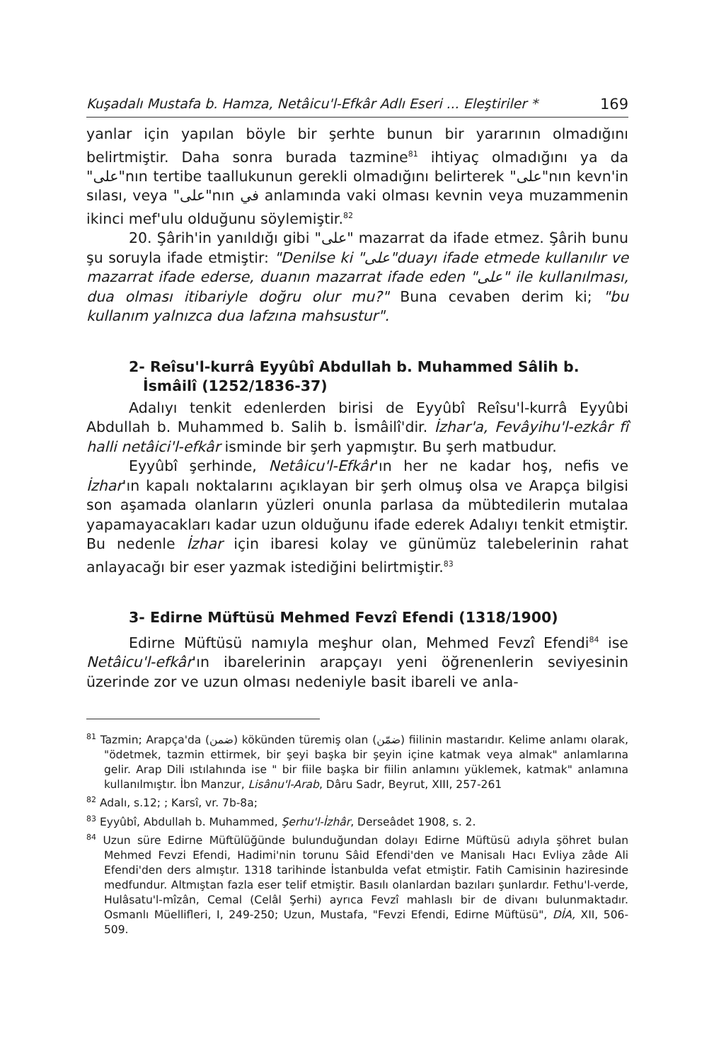Kuşadalı Mustafa b. Hamza, Netâicu'l-Efkâr Adlı Eseri ... Eleştiriler * 169
yanlar için yapılan böyle bir şerhte bunun bir yararının olmadığını belirtmiştir. Daha sonra burada tazmine<sup>81</sup> ihtiyaç olmadığını ya da "على"nın tertibe taallukunun gerekli olmadığını belirterek "على"nın kevn'in sılası, veya "على"nın في anlamında vaki olması kevnin veya muzammenin ikinci mef'ulu olduğunu söylemiştir.<sup>82</sup>
20. Şârih'in yanıldığı gibi "على" mazarrat da ifade etmez. Şârih bunu şu soruyla ifade etmiştir: "Denilse ki "على"duayı ifade etmede kullanılır ve mazarrat ifade ederse, duanın mazarrat ifade eden "على" ile kullanılması, dua olması itibariyle doğru olur mu?" Buna cevaben derim ki; "bu kullanım yalnızca dua lafzına mahsustur".
2- Reîsu'l-kurrâ Eyyûbî Abdullah b. Muhammed Sâlih b. İsmâilî (1252/1836-37)
Adalıyı tenkit edenlerden birisi de Eyyûbî Reîsu'l-kurrâ Eyyûbi Abdullah b. Muhammed b. Salih b. İsmâilî'dir. İzhar'a, Fevâyihu'l-ezkâr fî halli netâici'l-efkâr isminde bir şerh yapmıştır. Bu şerh matbudur.
Eyyûbî şerhinde, Netâicu'l-Efkâr'ın her ne kadar hoş, nefis ve İzhar'ın kapalı noktalarını açıklayan bir şerh olmuş olsa ve Arapça bilgisi son aşamada olanların yüzleri onunla parlasa da mübtedilerin mutalaa yapamayacakları kadar uzun olduğunu ifade ederek Adalıyı tenkit etmiştir. Bu nedenle İzhar için ibaresi kolay ve günümüz talebelerinin rahat anlayacağı bir eser yazmak istediğini belirtmiştir.<sup>83</sup>
3- Edirne Müftüsü Mehmed Fevzî Efendi (1318/1900)
Edirne Müftüsü namıyla meşhur olan, Mehmed Fevzî Efendi<sup>84</sup> ise Netâicu'l-efkâr'ın ibarelerinin arapçayı yeni öğrenenlerin seviyesinin üzerinde zor ve uzun olması nedeniyle basit ibareli ve anla-
<sup>81</sup> Tazmin; Arapça'da (ضمن) kökünden türemiş olan (ضمّن) fiilinin mastarıdır. Kelime anlamı olarak, "ödetmek, tazmin ettirmek, bir şeyi başka bir şeyin içine katmak veya almak" anlamlarına gelir. Arap Dili ıstılahında ise " bir fiile başka bir fiilin anlamını yüklemek, katmak" anlamına kullanılmıştır. İbn Manzur, Lisânu'l-Arab, Dâru Sadr, Beyrut, XIII, 257-261
<sup>82</sup> Adalı, s.12; ; Karsî, vr. 7b-8a;
<sup>83</sup> Eyyûbî, Abdullah b. Muhammed, Şerhu'l-İzhâr, Derseâdet 1908, s. 2.
<sup>84</sup> Uzun süre Edirne Müftülüğünde bulunduğundan dolayı Edirne Müftüsü adıyla şöhret bulan Mehmed Fevzi Efendi, Hadimi'nin torunu Sâid Efendi'den ve Manisalı Hacı Evliya zâde Ali Efendi'den ders almıştır. 1318 tarihinde İstanbulda vefat etmiştir. Fatih Camisinin haziresinde medfundur. Altmıştan fazla eser telif etmiştir. Basılı olanlardan bazıları şunlardır. Fethu'l-verde, Hulâsatu'l-mîzân, Cemal (Celâl Şerhi) ayrıca Fevzî mahlaslı bir de divanı bulunmaktadır. Osmanlı Müellifleri, I, 249-250; Uzun, Mustafa, "Fevzi Efendi, Edirne Müftüsü", DİA, XII, 506-509.